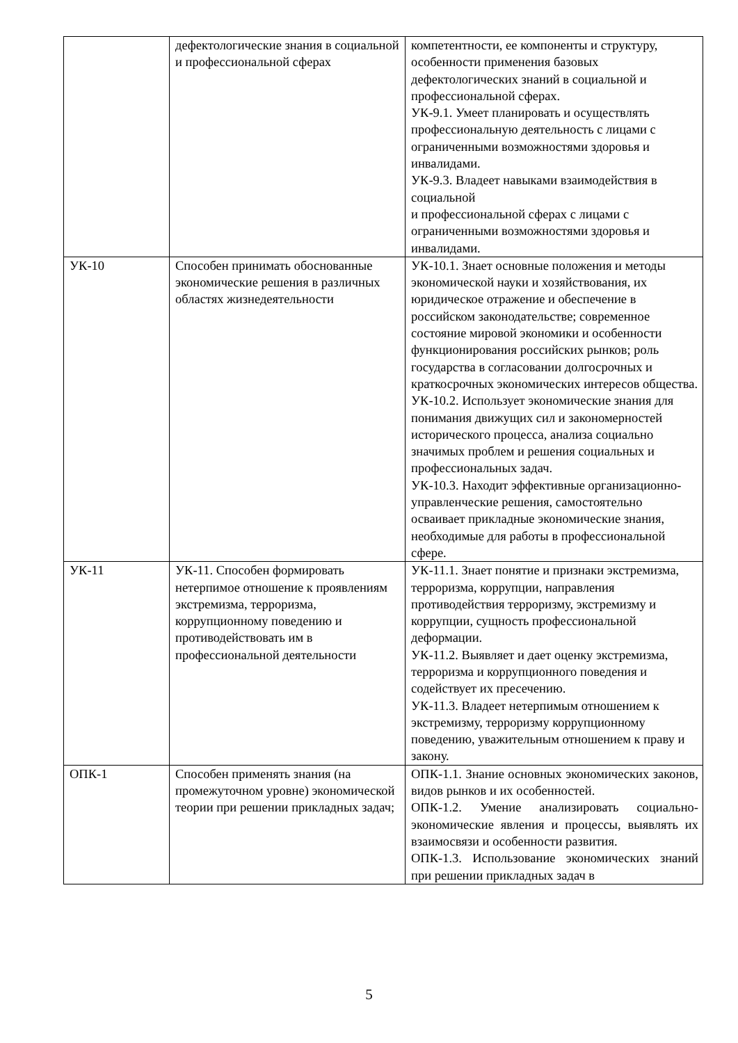| | дефектологические знания в социальной и профессиональной сферах | компетентности, ее компоненты и структуру, особенности применения базовых дефектологических знаний в социальной и профессиональной сферах. УК-9.1. Умеет планировать и осуществлять профессиональную деятельность с лицами с ограниченными возможностями здоровья и инвалидами. УК-9.3. Владеет навыками взаимодействия в социальной и профессиональной сферах с лицами с ограниченными возможностями здоровья и инвалидами. |
| УК-10 | Способен принимать обоснованные экономические решения в различных областях жизнедеятельности | УК-10.1. Знает основные положения и методы экономической науки и хозяйствования, их юридическое отражение и обеспечение в российском законодательстве; современное состояние мировой экономики и особенности функционирования российских рынков; роль государства в согласовании долгосрочных и краткосрочных экономических интересов общества. УК-10.2. Использует экономические знания для понимания движущих сил и закономерностей исторического процесса, анализа социально значимых проблем и решения социальных и профессиональных задач. УК-10.3. Находит эффективные организационно-управленческие решения, самостоятельно осваивает прикладные экономические знания, необходимые для работы в профессиональной сфере. |
| УК-11 | УК-11. Способен формировать нетерпимое отношение к проявлениям экстремизма, терроризма, коррупционному поведению и противодействовать им в профессиональной деятельности | УК-11.1. Знает понятие и признаки экстремизма, терроризма, коррупции, направления противодействия терроризму, экстремизму и коррупции, сущность профессиональной деформации. УК-11.2. Выявляет и дает оценку экстремизма, терроризма и коррупционного поведения и содействует их пресечению. УК-11.3. Владеет нетерпимым отношением к экстремизму, терроризму коррупционному поведению, уважительным отношением к праву и закону. |
| ОПК-1 | Способен применять знания (на промежуточном уровне) экономической теории при решении прикладных задач; | ОПК-1.1. Знание основных экономических законов, видов рынков и их особенностей. ОПК-1.2. Умение анализировать социально-экономические явления и процессы, выявлять их взаимосвязи и особенности развития. ОПК-1.3. Использование экономических знаний при решении прикладных задач в |
5